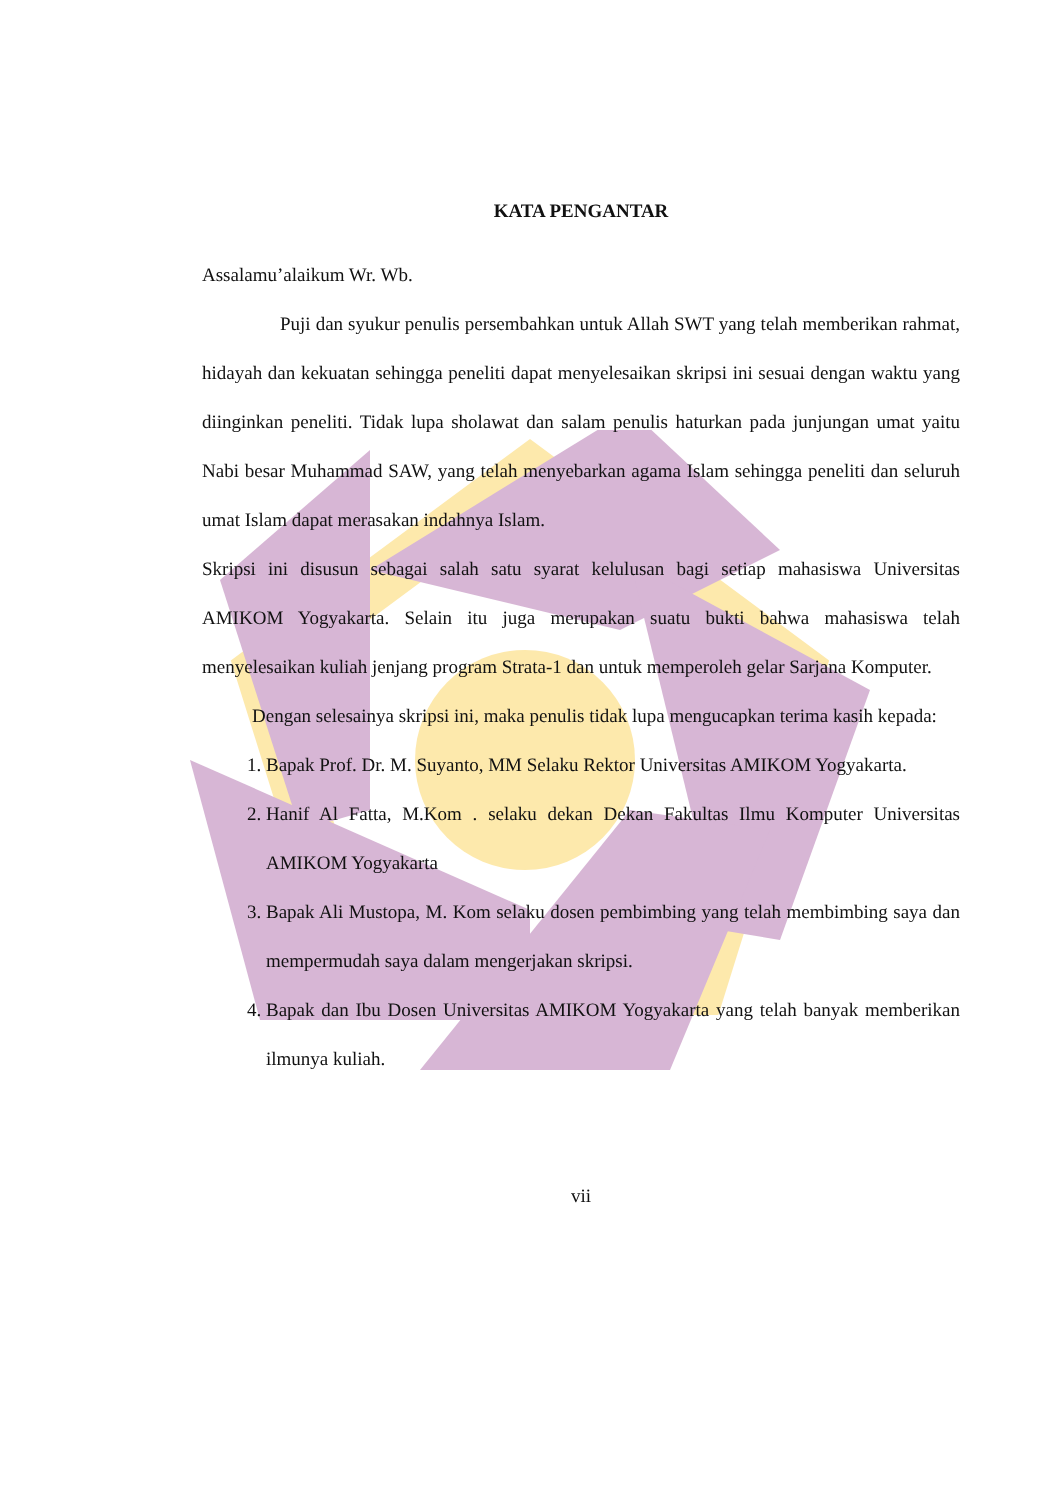KATA PENGANTAR
Assalamu’alaikum Wr. Wb.
Puji dan syukur penulis persembahkan untuk Allah SWT yang telah memberikan rahmat, hidayah dan kekuatan sehingga peneliti dapat menyelesaikan skripsi ini sesuai dengan waktu yang diinginkan peneliti. Tidak lupa sholawat dan salam penulis haturkan pada junjungan umat yaitu Nabi besar Muhammad SAW, yang telah menyebarkan agama Islam sehingga peneliti dan seluruh umat Islam dapat merasakan indahnya Islam.
Skripsi ini disusun sebagai salah satu syarat kelulusan bagi setiap mahasiswa Universitas AMIKOM Yogyakarta. Selain itu juga merupakan suatu bukti bahwa mahasiswa telah menyelesaikan kuliah jenjang program Strata-1 dan untuk memperoleh gelar Sarjana Komputer.
Dengan selesainya skripsi ini, maka penulis tidak lupa mengucapkan terima kasih kepada:
1. Bapak Prof. Dr. M. Suyanto, MM Selaku Rektor Universitas AMIKOM Yogyakarta.
2. Hanif Al Fatta, M.Kom . selaku dekan Dekan Fakultas Ilmu Komputer Universitas AMIKOM Yogyakarta
3. Bapak Ali Mustopa, M. Kom selaku dosen pembimbing yang telah membimbing saya dan mempermudah saya dalam mengerjakan skripsi.
4. Bapak dan Ibu Dosen Universitas AMIKOM Yogyakarta yang telah banyak memberikan ilmunya kuliah.
vii